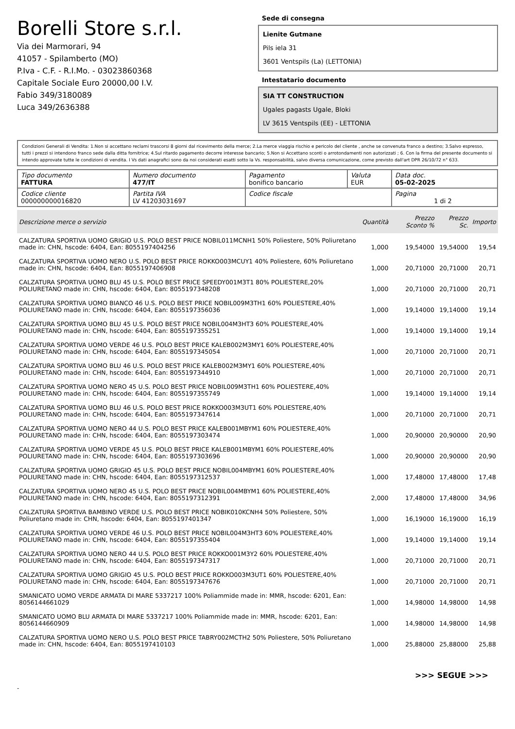Borelli Store s.r.l.
Via dei Marmorari, 94
41057 - Spilamberto (MO)
P.Iva - C.F. - R.I.Mo. - 03023860368
Capitale Sociale Euro 20000,00 I.V.
Fabio 349/3180089
Luca 349/2636388
Sede di consegna
Lienite Gutmane
Pils iela 31
3601 Ventspils (La) (LETTONIA)
Intestatario documento
SIA TT CONSTRUCTION
Ugales pagasts Ugale, Bloki
LV 3615 Ventspils (EE) - LETTONIA
Condizioni Generali di Vendita: 1.Non si accettano reclami trascorsi 8 giorni dal ricevimento della merce; 2.La merce viaggia rischio e pericolo del cliente , anche se convenuta franco a destino; 3.Salvo espresso, tutti i prezzi si intendono franco sede dalla ditta fornitrice; 4.Sul ritardo pagamento decorre interesse bancario; 5.Non si Accettano sconti o arrotondamenti non autorizzati ; 6. Con la firma del presente documento si intendo approvate tutte le condizioni di vendita. I Vs dati anagrafici sono da noi considerati esatti sotto la Vs. responsabilità, salvo diversa comunicazione, come previsto dall'art DPR 26/10/72 n° 633.
| Tipo documento FATTURA | Numero documento 477/IT | Pagamento bonifico bancario | Valuta EUR | Data doc. 05-02-2025 |
| Codice cliente 000000000016820 | Partita IVA LV 41203031697 | Codice fiscale | | Pagina 1 di 2 |
| Descrizione merce o servizio | Quantità | Prezzo Sconto % | Prezzo Sc. | Importo |
| --- | --- | --- | --- | --- |
| CALZATURA SPORTIVA UOMO GRIGIO U.S. POLO BEST PRICE NOBIL011MCNH1 50% Poliestere, 50% Poliuretano made in: CHN, hscode: 6404, Ean: 8055197404256 | 1,000 | 19,54000 | 19,54000 | 19,54 |
| CALZATURA SPORTIVA UOMO NERO U.S. POLO BEST PRICE ROKKO003MCUY1 40% Poliestere, 60% Poliuretano made in: CHN, hscode: 6404, Ean: 8055197406908 | 1,000 | 20,71000 | 20,71000 | 20,71 |
| CALZATURA SPORTIVA UOMO BLU 45 U.S. POLO BEST PRICE SPEEDY001M3T1 80% POLIESTERE,20% POLIURETANO made in: CHN, hscode: 6404, Ean: 8055197348208 | 1,000 | 20,71000 | 20,71000 | 20,71 |
| CALZATURA SPORTIVA UOMO BIANCO 46 U.S. POLO BEST PRICE NOBIL009M3TH1 60% POLIESTERE,40% POLIURETANO made in: CHN, hscode: 6404, Ean: 8055197356036 | 1,000 | 19,14000 | 19,14000 | 19,14 |
| CALZATURA SPORTIVA UOMO BLU 45 U.S. POLO BEST PRICE NOBIL004M3HT3 60% POLIESTERE,40% POLIURETANO made in: CHN, hscode: 6404, Ean: 8055197355251 | 1,000 | 19,14000 | 19,14000 | 19,14 |
| CALZATURA SPORTIVA UOMO VERDE 46 U.S. POLO BEST PRICE KALEB002M3MY1 60% POLIESTERE,40% POLIURETANO made in: CHN, hscode: 6404, Ean: 8055197345054 | 1,000 | 20,71000 | 20,71000 | 20,71 |
| CALZATURA SPORTIVA UOMO BLU 46 U.S. POLO BEST PRICE KALEB002M3MY1 60% POLIESTERE,40% POLIURETANO made in: CHN, hscode: 6404, Ean: 8055197344910 | 1,000 | 20,71000 | 20,71000 | 20,71 |
| CALZATURA SPORTIVA UOMO NERO 45 U.S. POLO BEST PRICE NOBIL009M3TH1 60% POLIESTERE,40% POLIURETANO made in: CHN, hscode: 6404, Ean: 8055197355749 | 1,000 | 19,14000 | 19,14000 | 19,14 |
| CALZATURA SPORTIVA UOMO BLU 46 U.S. POLO BEST PRICE ROKKO003M3UT1 60% POLIESTERE,40% POLIURETANO made in: CHN, hscode: 6404, Ean: 8055197347614 | 1,000 | 20,71000 | 20,71000 | 20,71 |
| CALZATURA SPORTIVA UOMO NERO 44 U.S. POLO BEST PRICE KALEB001MBYM1 60% POLIESTERE,40% POLIURETANO made in: CHN, hscode: 6404, Ean: 8055197303474 | 1,000 | 20,90000 | 20,90000 | 20,90 |
| CALZATURA SPORTIVA UOMO VERDE 45 U.S. POLO BEST PRICE KALEB001MBYM1 60% POLIESTERE,40% POLIURETANO made in: CHN, hscode: 6404, Ean: 8055197303696 | 1,000 | 20,90000 | 20,90000 | 20,90 |
| CALZATURA SPORTIVA UOMO GRIGIO 45 U.S. POLO BEST PRICE NOBIL004MBYM1 60% POLIESTERE,40% POLIURETANO made in: CHN, hscode: 6404, Ean: 8055197312537 | 1,000 | 17,48000 | 17,48000 | 17,48 |
| CALZATURA SPORTIVA UOMO NERO 45 U.S. POLO BEST PRICE NOBIL004MBYM1 60% POLIESTERE,40% POLIURETANO made in: CHN, hscode: 6404, Ean: 8055197312391 | 2,000 | 17,48000 | 17,48000 | 34,96 |
| CALZATURA SPORTIVA BAMBINO VERDE U.S. POLO BEST PRICE NOBIK010KCNH4 50% Poliestere, 50% Poliuretano made in: CHN, hscode: 6404, Ean: 8055197401347 | 1,000 | 16,19000 | 16,19000 | 16,19 |
| CALZATURA SPORTIVA UOMO VERDE 46 U.S. POLO BEST PRICE NOBIL004M3HT3 60% POLIESTERE,40% POLIURETANO made in: CHN, hscode: 6404, Ean: 8055197355404 | 1,000 | 19,14000 | 19,14000 | 19,14 |
| CALZATURA SPORTIVA UOMO NERO 44 U.S. POLO BEST PRICE ROKKO001M3Y2 60% POLIESTERE,40% POLIURETANO made in: CHN, hscode: 6404, Ean: 8055197347317 | 1,000 | 20,71000 | 20,71000 | 20,71 |
| CALZATURA SPORTIVA UOMO GRIGIO 45 U.S. POLO BEST PRICE ROKKO003M3UT1 60% POLIESTERE,40% POLIURETANO made in: CHN, hscode: 6404, Ean: 8055197347676 | 1,000 | 20,71000 | 20,71000 | 20,71 |
| SMANICATO UOMO VERDE ARMATA DI MARE 5337217 100% Poliammide made in: MMR, hscode: 6201, Ean: 8056144661029 | 1,000 | 14,98000 | 14,98000 | 14,98 |
| SMANICATO UOMO BLU ARMATA DI MARE 5337217 100% Poliammide made in: MMR, hscode: 6201, Ean: 8056144660909 | 1,000 | 14,98000 | 14,98000 | 14,98 |
| CALZATURA SPORTIVA UOMO NERO U.S. POLO BEST PRICE TABRY002MCTH2 50% Poliestere, 50% Poliuretano made in: CHN, hscode: 6404, Ean: 8055197410103 | 1,000 | 25,88000 | 25,88000 | 25,88 |
>>> SEGUE >>>
-